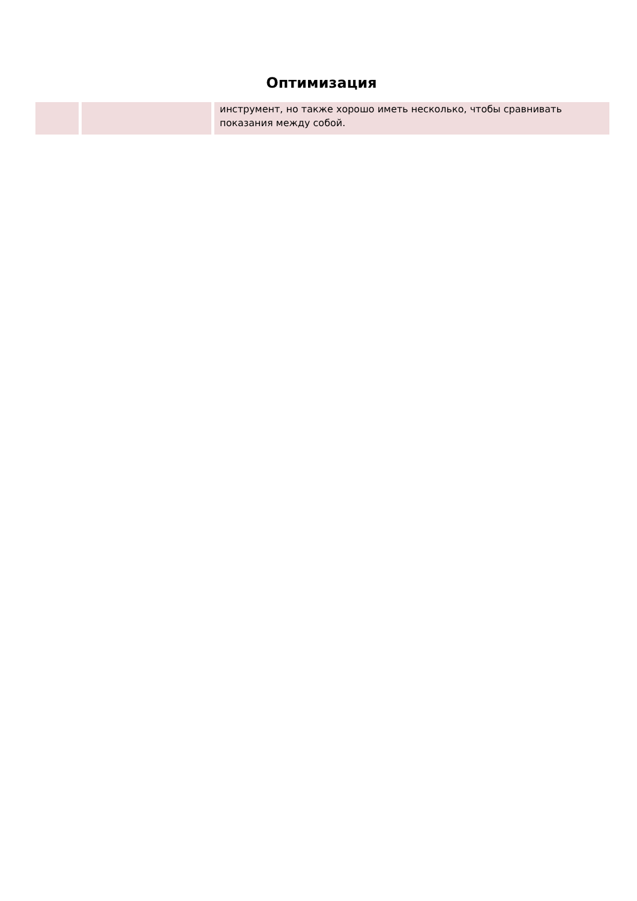Оптимизация
| | | инструмент, но также хорошо иметь несколько, чтобы сравнивать показания между собой. |